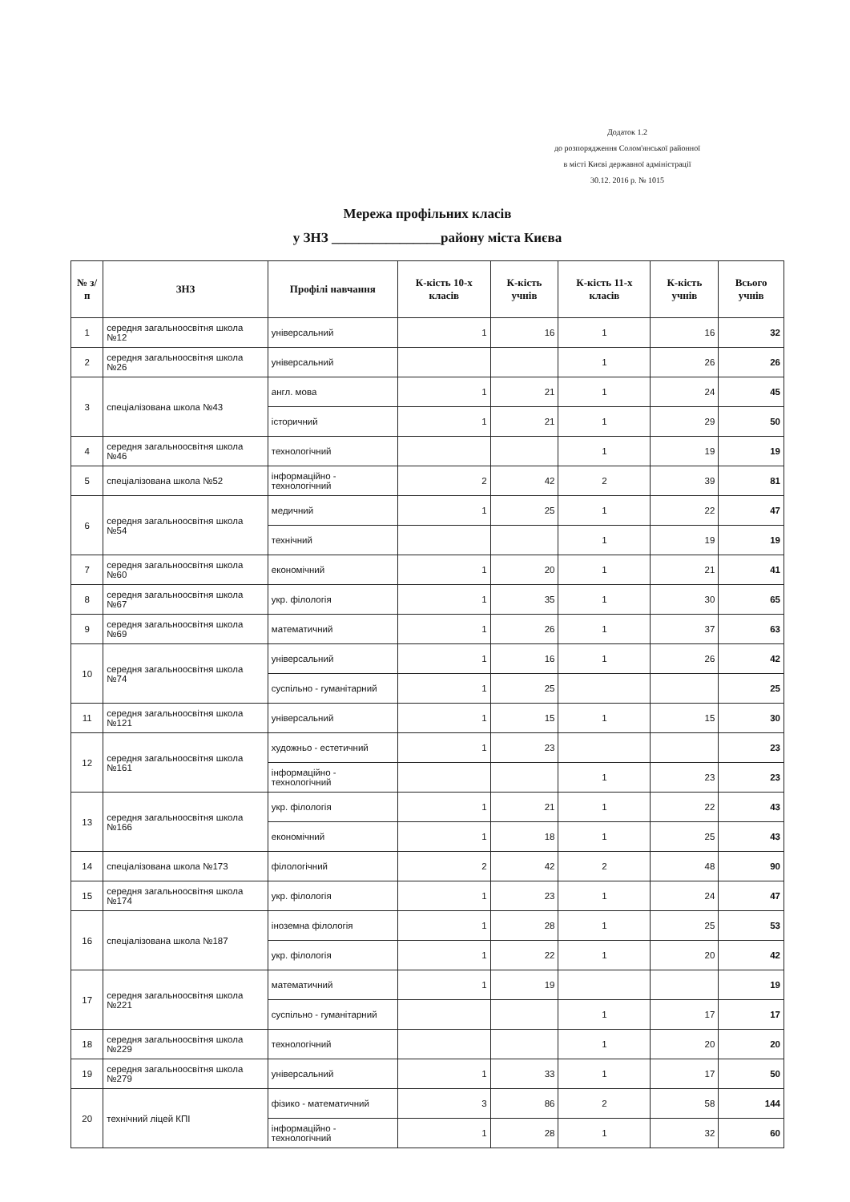Додаток 1.2
до розпорядження Солом'янської районної
в місті Києві державної адміністрації
30.12. 2016 р. № 1015
Мережа профільних класів
у ЗНЗ ________________району міста Києва
| № з/п | ЗНЗ | Профілі навчання | К-кість 10-х класів | К-кість учнів | К-кість 11-х класів | К-кість учнів | Всього учнів |
| --- | --- | --- | --- | --- | --- | --- | --- |
| 1 | середня загальноосвітня школа №12 | універсальний | 1 | 16 | 1 | 16 | 32 |
| 2 | середня загальноосвітня школа №26 | універсальний | | | 1 | 26 | 26 |
| 3 | спеціалізована школа №43 | англ. мова | 1 | 21 | 1 | 24 | 45 |
| | | історичний | 1 | 21 | 1 | 29 | 50 |
| 4 | середня загальноосвітня школа №46 | технологічний | | | 1 | 19 | 19 |
| 5 | спеціалізована школа №52 | інформаційно - технологічний | 2 | 42 | 2 | 39 | 81 |
| 6 | середня загальноосвітня школа №54 | медичний | 1 | 25 | 1 | 22 | 47 |
| | | технічний | | | 1 | 19 | 19 |
| 7 | середня загальноосвітня школа №60 | економічний | 1 | 20 | 1 | 21 | 41 |
| 8 | середня загальноосвітня школа №67 | укр. філологія | 1 | 35 | 1 | 30 | 65 |
| 9 | середня загальноосвітня школа №69 | математичний | 1 | 26 | 1 | 37 | 63 |
| 10 | середня загальноосвітня школа №74 | універсальний | 1 | 16 | 1 | 26 | 42 |
| | | суспільно - гуманітарний | 1 | 25 | | | 25 |
| 11 | середня загальноосвітня школа №121 | універсальний | 1 | 15 | 1 | 15 | 30 |
| 12 | середня загальноосвітня школа №161 | художньо - естетичний | 1 | 23 | | | 23 |
| | | інформаційно - технологічний | | | 1 | 23 | 23 |
| 13 | середня загальноосвітня школа №166 | укр. філологія | 1 | 21 | 1 | 22 | 43 |
| | | економічний | 1 | 18 | 1 | 25 | 43 |
| 14 | спеціалізована школа №173 | філологічний | 2 | 42 | 2 | 48 | 90 |
| 15 | середня загальноосвітня школа №174 | укр. філологія | 1 | 23 | 1 | 24 | 47 |
| 16 | спеціалізована школа №187 | іноземна філологія | 1 | 28 | 1 | 25 | 53 |
| | | укр. філологія | 1 | 22 | 1 | 20 | 42 |
| 17 | середня загальноосвітня школа №221 | математичний | 1 | 19 | | | 19 |
| | | суспільно - гуманітарний | | | 1 | 17 | 17 |
| 18 | середня загальноосвітня школа №229 | технологічний | | | 1 | 20 | 20 |
| 19 | середня загальноосвітня школа №279 | універсальний | 1 | 33 | 1 | 17 | 50 |
| 20 | технічний ліцей КПІ | фізико - математичний | 3 | 86 | 2 | 58 | 144 |
| | | інформаційно - технологічний | 1 | 28 | 1 | 32 | 60 |